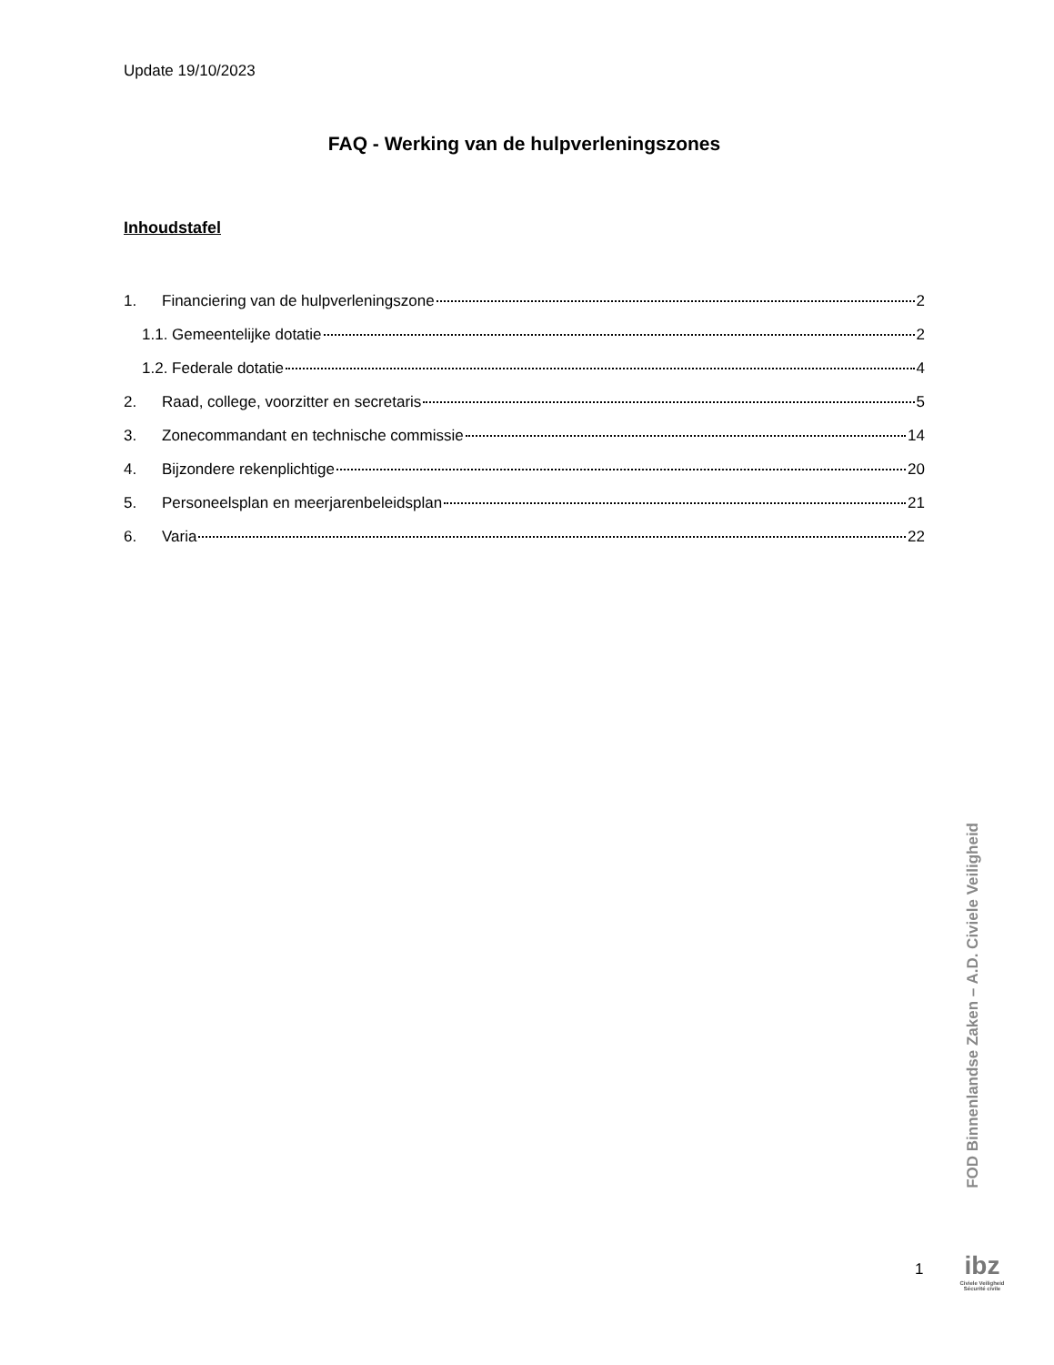Update 19/10/2023
FAQ - Werking van de hulpverleningszones
Inhoudstafel
1. Financiering van de hulpverleningszone 2
1.1. Gemeentelijke dotatie 2
1.2. Federale dotatie 4
2. Raad, college, voorzitter en secretaris 5
3. Zonecommandant en technische commissie 14
4. Bijzondere rekenplichtige 20
5. Personeelsplan en meerjarenbeleidsplan 21
6. Varia 22
FOD Binnenlandse Zaken – A.D. Civiele Veiligheid
1
ibz
Civiele Veiligheid
Sécurité civile